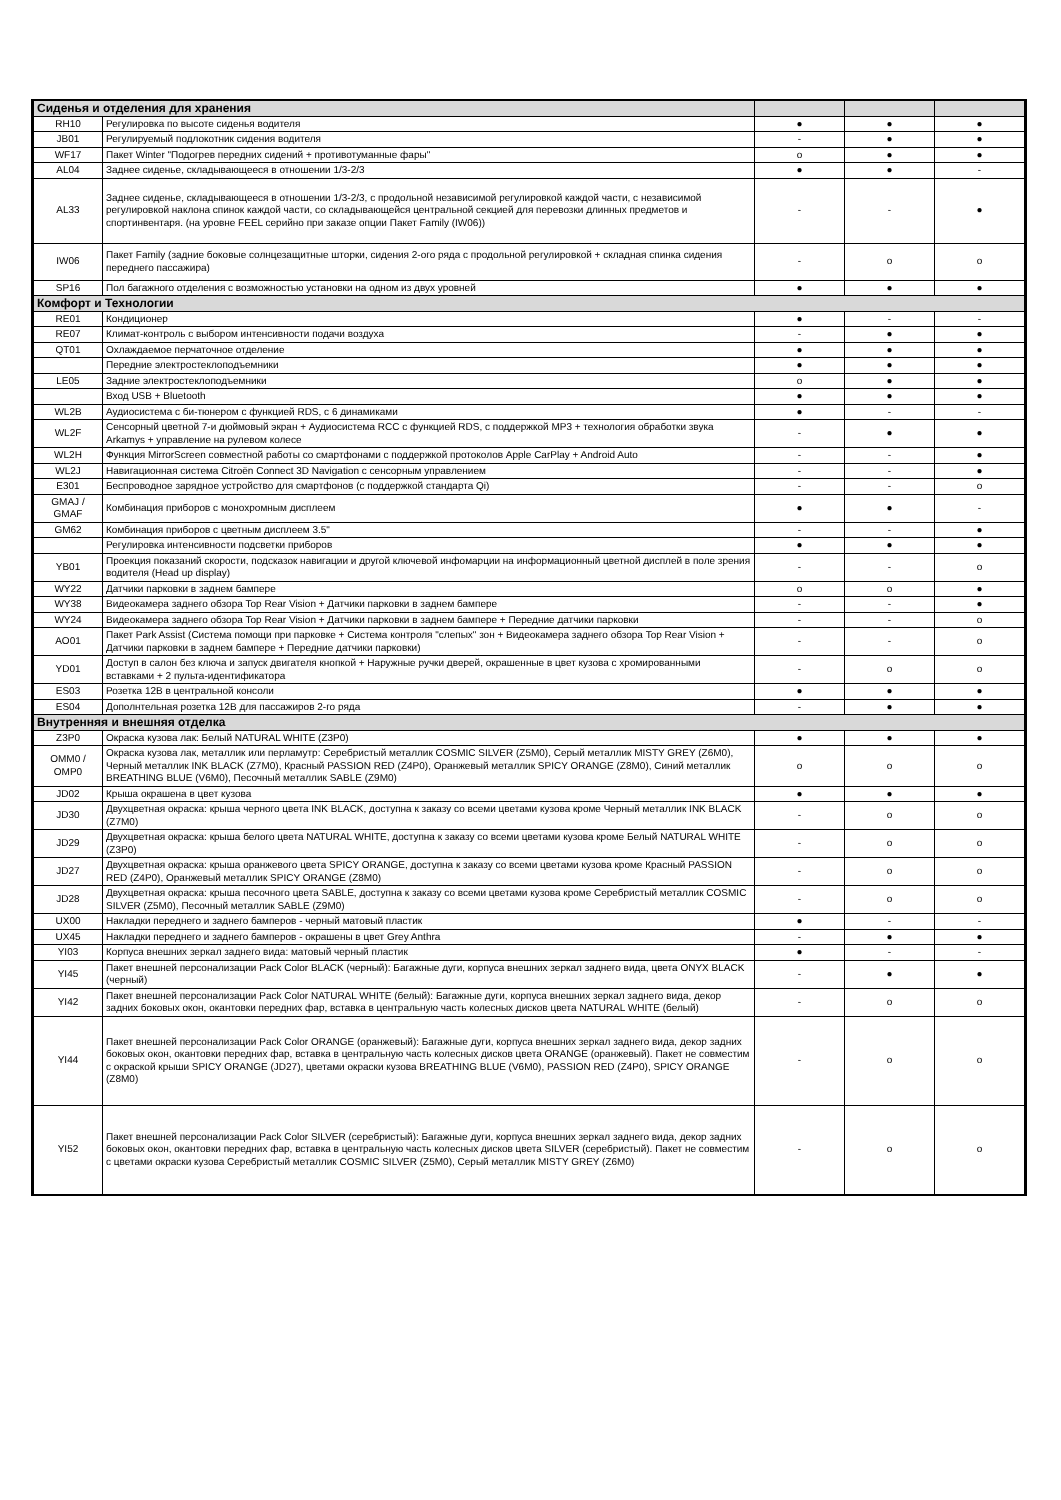| Сиденья и отделения для хранения | | | | |
| RH10 | Регулировка по высоте сиденья водителя | ● | ● | ● |
| JB01 | Регулируемый подлокотник сидения водителя | - | ● | ● |
| WF17 | Пакет Winter "Подогрев передних сидений + противотуманные фары" | o | ● | ● |
| AL04 | Заднее сиденье, складывающееся в отношении 1/3-2/3 | ● | ● | - |
| AL33 | Заднее сиденье, складывающееся в отношении 1/3-2/3, с продольной независимой регулировкой каждой части, с независимой регулировкой наклона спинок каждой части, со складывающейся центральной секцией для перевозки длинных предметов и спортинвентаря. (на уровне FEEL серийно при заказе опции Пакет Family (IW06)) | - | - | ● |
| IW06 | Пакет Family (задние боковые солнцезащитные шторки, сидения 2-ого ряда с продольной регулировкой + складная спинка сидения переднего пассажира) | - | o | o |
| SP16 | Пол багажного отделения с возможностью установки на одном из двух уровней | ● | ● | ● |
| Комфорт и Технологии | | | | |
| RE01 | Кондиционер | ● | - | - |
| RE07 | Климат-контроль с выбором интенсивности подачи воздуха | - | ● | ● |
| QT01 | Охлаждаемое перчаточное отделение | ● | ● | ● |
| | Передние электростеклоподъемники | ● | ● | ● |
| LE05 | Задние электростеклоподъемники | o | ● | ● |
| | Вход USB + Bluetooth | ● | ● | ● |
| WL2B | Аудиосистема с би-тюнером с функцией RDS, с 6 динамиками | ● | - | - |
| WL2F | Сенсорный цветной 7-и дюймовый экран + Аудиосистема RCC с функцией RDS, с поддержкой MP3 + технология обработки звука Arkamys + управление на рулевом колесе | - | ● | ● |
| WL2H | Функция MirrorScreen совместной работы со смартфонами с поддержкой протоколов Apple CarPlay + Android Auto | - | - | ● |
| WL2J | Навигационная система Citroën Connect 3D Navigation с сенсорным управлением | - | - | ● |
| E301 | Беспроводное зарядное устройство для смартфонов (с поддержкой стандарта Qi) | - | - | o |
| GMAJ / GMAF | Комбинация приборов с монохромным дисплеем | ● | ● | - |
| GM62 | Комбинация приборов с цветным дисплеем 3.5" | - | - | ● |
| | Регулировка интенсивности подсветки приборов | ● | ● | ● |
| YB01 | Проекция показаний скорости, подсказок навигации и другой ключевой инфомарции на информационный цветной дисплей в поле зрения водителя (Head up display) | - | - | o |
| WY22 | Датчики парковки в заднем бампере | o | o | ● |
| WY38 | Видеокамера заднего обзора Top Rear Vision + Датчики парковки в заднем бампере | - | - | ● |
| WY24 | Видеокамера заднего обзора Top Rear Vision + Датчики парковки в заднем бампере + Передние датчики парковки | - | - | o |
| AO01 | Пакет Park Assist (Система помощи при парковке + Система контроля "слепых" зон + Видеокамера заднего обзора Top Rear Vision + Датчики парковки в заднем бампере + Передние датчики парковки) | - | - | o |
| YD01 | Доступ в салон без ключа и запуск двигателя кнопкой + Наружные ручки дверей, окрашенные в цвет кузова с хромированными вставками + 2 пульта-идентификатора | - | o | o |
| ES03 | Розетка 12В в центральной консоли | ● | ● | ● |
| ES04 | Дополнтельная розетка 12В для пассажиров 2-го ряда | - | ● | ● |
| Внутренняя и внешняя отделка | | | | |
| Z3P0 | Окраска кузова лак: Белый NATURAL WHITE (Z3P0) | ● | ● | ● |
| OMM0 / OMP0 | Окраска кузова лак, металлик или перламутр: Серебристый металлик COSMIC SILVER (Z5M0), Серый металлик MISTY GREY (Z6M0), Черный металлик INK BLACK (Z7M0), Красный PASSION RED (Z4P0), Оранжевый металлик SPICY ORANGE (Z8M0), Синий металлик BREATHING BLUE (V6M0), Песочный металлик SABLE (Z9M0) | o | o | o |
| JD02 | Крыша окрашена в цвет кузова | ● | ● | ● |
| JD30 | Двухцветная окраска: крыша черного цвета INK BLACK, доступна к заказу со всеми цветами кузова кроме Черный металлик INK BLACK (Z7M0) | - | o | o |
| JD29 | Двухцветная окраска: крыша белого цвета NATURAL WHITE, доступна к заказу со всеми цветами кузова кроме Белый NATURAL WHITE (Z3P0) | - | o | o |
| JD27 | Двухцветная окраска: крыша оранжевого цвета SPICY ORANGE, доступна к заказу со всеми цветами кузова кроме Красный PASSION RED (Z4P0), Оранжевый металлик SPICY ORANGE (Z8M0) | - | o | o |
| JD28 | Двухцветная окраска: крыша песочного цвета SABLE, доступна к заказу со всеми цветами кузова кроме Серебристый металлик COSMIC SILVER (Z5M0), Песочный металлик SABLE (Z9M0) | - | o | o |
| UX00 | Накладки переднего и заднего бамперов - черный матовый пластик | ● | - | - |
| UX45 | Накладки переднего и заднего бамперов - окрашены в цвет Grey Anthra | - | ● | ● |
| YI03 | Корпуса внешних зеркал заднего вида: матовый черный пластик | ● | - | - |
| YI45 | Пакет внешней персонализации Pack Color BLACK (черный): Багажные дуги, корпуса внешних зеркал заднего вида, цвета ONYX BLACK (черный) | - | ● | ● |
| YI42 | Пакет внешней персонализации Pack Color NATURAL WHITE (белый): Багажные дуги, корпуса внешних зеркал заднего вида, декор задних боковых окон, окантовки передних фар, вставка в центральную часть колесных дисков цвета NATURAL WHITE (белый) | - | o | o |
| YI44 | Пакет внешней персонализации Pack Color ORANGE (оранжевый): Багажные дуги, корпуса внешних зеркал заднего вида, декор задних боковых окон, окантовки передних фар, вставка в центральную часть колесных дисков цвета ORANGE (оранжевый). Пакет не совместим с окраской крыши SPICY ORANGE (JD27), цветами окраски кузова BREATHING BLUE (V6M0), PASSION RED (Z4P0), SPICY ORANGE (Z8M0) | - | o | o |
| YI52 | Пакет внешней персонализации Pack Color SILVER (серебристый): Багажные дуги, корпуса внешних зеркал заднего вида, декор задних боковых окон, окантовки передних фар, вставка в центральную часть колесных дисков цвета SILVER (серебристый). Пакет не совместим с цветами окраски кузова Серебристый металлик COSMIC SILVER (Z5M0), Серый металлик MISTY GREY (Z6M0) | - | o | o |